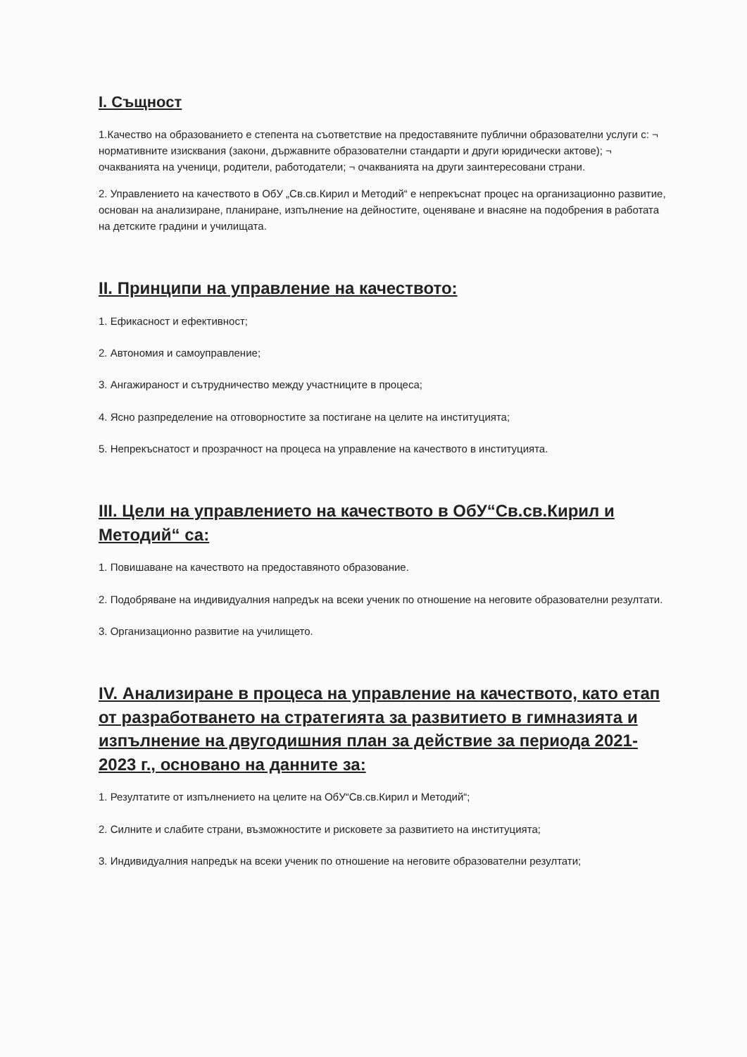I. Същност
1.Качество на образованието е степента на съответствие на предоставяните публични образователни услуги с: ¬ нормативните изисквания (закони, държавните образователни стандарти и други юридически актове); ¬ очакванията на ученици, родители, работодатели; ¬ очакванията на други заинтересовани страни.
2. Управлението на качеството в ОбУ „Св.св.Кирил и Методий“ е непрекъснат процес на организационно развитие, основан на анализиране, планиране, изпълнение на дейностите, оценяване и внасяне на подобрения в работата на детските градини и училищата.
II. Принципи на управление на качеството:
1. Ефикасност и ефективност;
2. Автономия и самоуправление;
3. Ангажираност и сътрудничество между участниците в процеса;
4. Ясно разпределение на отговорностите за постигане на целите на институцията;
5. Непрекъснатост и прозрачност на процеса на управление на качеството в институцията.
III. Цели на управлението на качеството в ОбУ“Св.св.Кирил и Методий“ са:
1. Повишаване на качеството на предоставяното образование.
2. Подобряване на индивидуалния напредък на всеки ученик по отношение на неговите образователни резултати.
3. Организационно развитие на училището.
IV. Анализиране в процеса на управление на качеството, като етап от разработването на стратегията за развитието в гимназията и изпълнение на двугодишния план за действие за периода 2021-2023 г., основано на данните за:
1. Резултатите от изпълнението на целите на ОбУ“Св.св.Кирил и Методий“;
2. Силните и слабите страни, възможностите и рисковете за развитието на институцията;
3. Индивидуалния напредък на всеки ученик по отношение на неговите образователни резултати;